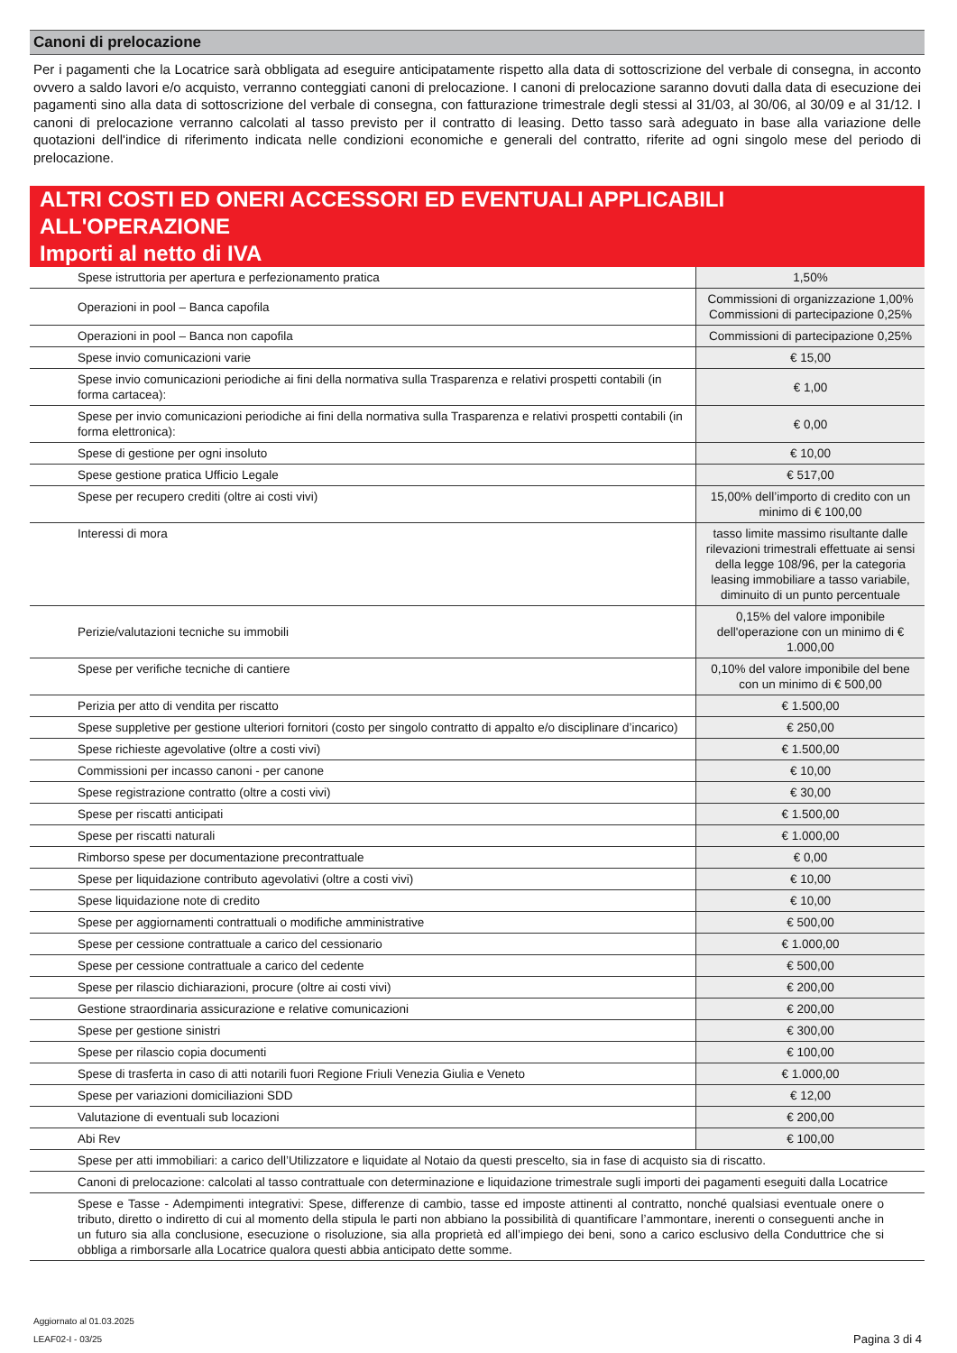Canoni di prelocazione
Per i pagamenti che la Locatrice sarà obbligata ad eseguire anticipatamente rispetto alla data di sottoscrizione del verbale di consegna, in acconto ovvero a saldo lavori e/o acquisto, verranno conteggiati canoni di prelocazione. I canoni di prelocazione saranno dovuti dalla data di esecuzione dei pagamenti sino alla data di sottoscrizione del verbale di consegna, con fatturazione trimestrale degli stessi al 31/03, al 30/06, al 30/09 e al 31/12. I canoni di prelocazione verranno calcolati al tasso previsto per il contratto di leasing. Detto tasso sarà adeguato in base alla variazione delle quotazioni dell'indice di riferimento indicata nelle condizioni economiche e generali del contratto, riferite ad ogni singolo mese del periodo di prelocazione.
ALTRI COSTI ED ONERI ACCESSORI ED EVENTUALI APPLICABILI
ALL'OPERAZIONE
Importi al netto di IVA
| Spese istruttoria per apertura e perfezionamento pratica | 1,50% |
| Operazioni in pool – Banca capofila | Commissioni di organizzazione 1,00% Commissioni di partecipazione 0,25% |
| Operazioni in pool – Banca non capofila | Commissioni di partecipazione 0,25% |
| Spese invio comunicazioni varie | € 15,00 |
| Spese invio comunicazioni periodiche ai fini della normativa sulla Trasparenza e relativi prospetti contabili (in forma cartacea): | € 1,00 |
| Spese per invio comunicazioni periodiche ai fini della normativa sulla Trasparenza e relativi prospetti contabili (in forma elettronica): | € 0,00 |
| Spese di gestione per ogni insoluto | € 10,00 |
| Spese gestione pratica Ufficio Legale | € 517,00 |
| Spese per recupero crediti (oltre ai costi vivi) | 15,00% dell’importo di credito con un minimo di € 100,00 |
| Interessi di mora | tasso limite massimo risultante dalle rilevazioni trimestrali effettuate ai sensi della legge 108/96, per la categoria leasing immobiliare a tasso variabile, diminuito di un punto percentuale |
| Perizie/valutazioni tecniche su immobili | 0,15% del valore imponibile dell'operazione con un minimo di € 1.000,00 |
| Spese per verifiche tecniche di cantiere | 0,10% del valore imponibile del bene con un minimo di € 500,00 |
| Perizia per atto di vendita per riscatto | € 1.500,00 |
| Spese suppletive per gestione ulteriori fornitori (costo per singolo contratto di appalto e/o disciplinare d’incarico) | € 250,00 |
| Spese richieste agevolative (oltre a costi vivi) | € 1.500,00 |
| Commissioni per incasso canoni - per canone | € 10,00 |
| Spese registrazione contratto (oltre a costi vivi) | € 30,00 |
| Spese per riscatti anticipati | € 1.500,00 |
| Spese per riscatti naturali | € 1.000,00 |
| Rimborso spese per documentazione precontrattuale | € 0,00 |
| Spese per liquidazione contributo agevolativi (oltre a costi vivi) | € 10,00 |
| Spese liquidazione note di credito | € 10,00 |
| Spese per aggiornamenti contrattuali o modifiche amministrative | € 500,00 |
| Spese per cessione contrattuale a carico del cessionario | € 1.000,00 |
| Spese per cessione contrattuale a carico del cedente | € 500,00 |
| Spese per rilascio dichiarazioni, procure (oltre ai costi vivi) | € 200,00 |
| Gestione straordinaria assicurazione e relative comunicazioni | € 200,00 |
| Spese per gestione sinistri | € 300,00 |
| Spese per rilascio copia documenti | € 100,00 |
| Spese di trasferta in caso di atti notarili fuori Regione Friuli Venezia Giulia e Veneto | € 1.000,00 |
| Spese per variazioni domiciliazioni SDD | € 12,00 |
| Valutazione di eventuali sub locazioni | € 200,00 |
| Abi Rev | € 100,00 |
| Spese per atti immobiliari: a carico dell’Utilizzatore e liquidate al Notaio da questi prescelto, sia in fase di acquisto sia di riscatto. | |
| Canoni di prelocazione: calcolati al tasso contrattuale con determinazione e liquidazione trimestrale sugli importi dei pagamenti eseguiti dalla Locatrice | |
| Spese e Tasse - Adempimenti integrativi: Spese, differenze di cambio, tasse ed imposte attinenti al contratto, nonché qualsiasi eventuale onere o tributo, diretto o indiretto di cui al momento della stipula le parti non abbiano la possibilità di quantificare l’ammontare, inerenti o conseguenti anche in un futuro sia alla conclusione, esecuzione o risoluzione, sia alla proprietà ed all’impiego dei beni, sono a carico esclusivo della Conduttrice che si obbliga a rimborsarle alla Locatrice qualora questi abbia anticipato dette somme. | |
Aggiornato al 01.03.2025
LEAF02-I - 03/25
Pagina 3 di 4